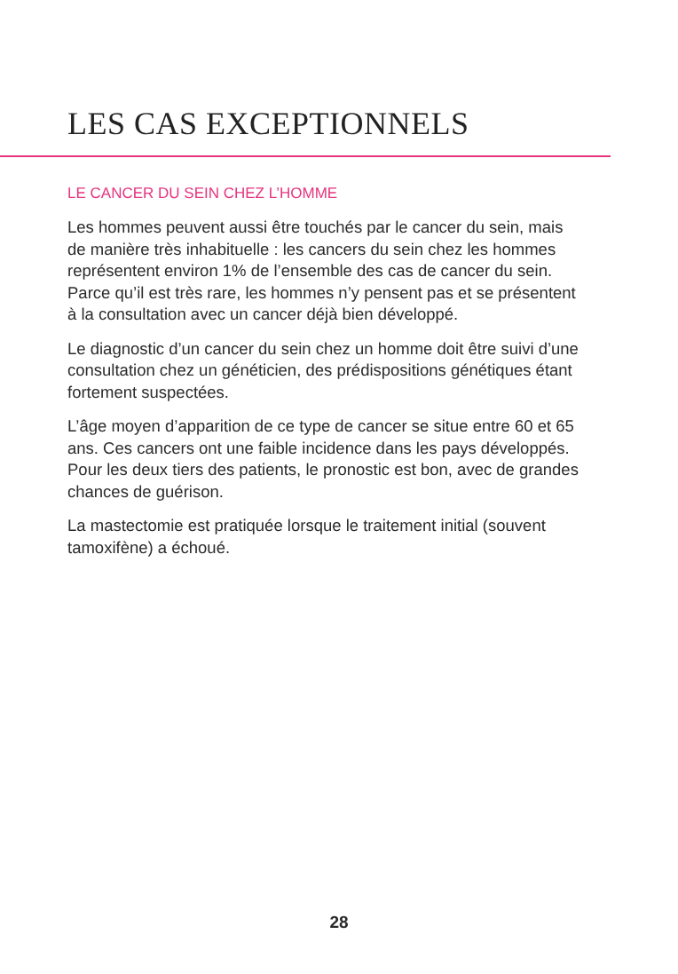LES CAS EXCEPTIONNELS
LE CANCER DU SEIN CHEZ L’HOMME
Les hommes peuvent aussi être touchés par le cancer du sein, mais de manière très inhabituelle : les cancers du sein chez les hommes représentent environ 1% de l’ensemble des cas de cancer du sein. Parce qu’il est très rare, les hommes n’y pensent pas et se présentent à la consultation avec un cancer déjà bien développé.
Le diagnostic d’un cancer du sein chez un homme doit être suivi d’une consultation chez un généticien, des prédispositions génétiques étant fortement suspectées.
L’âge moyen d’apparition de ce type de cancer se situe entre 60 et 65 ans. Ces cancers ont une faible incidence dans les pays développés. Pour les deux tiers des patients, le pronostic est bon, avec de grandes chances de guérison.
La mastectomie est pratiquée lorsque le traitement initial (souvent tamoxifène) a échoué.
28